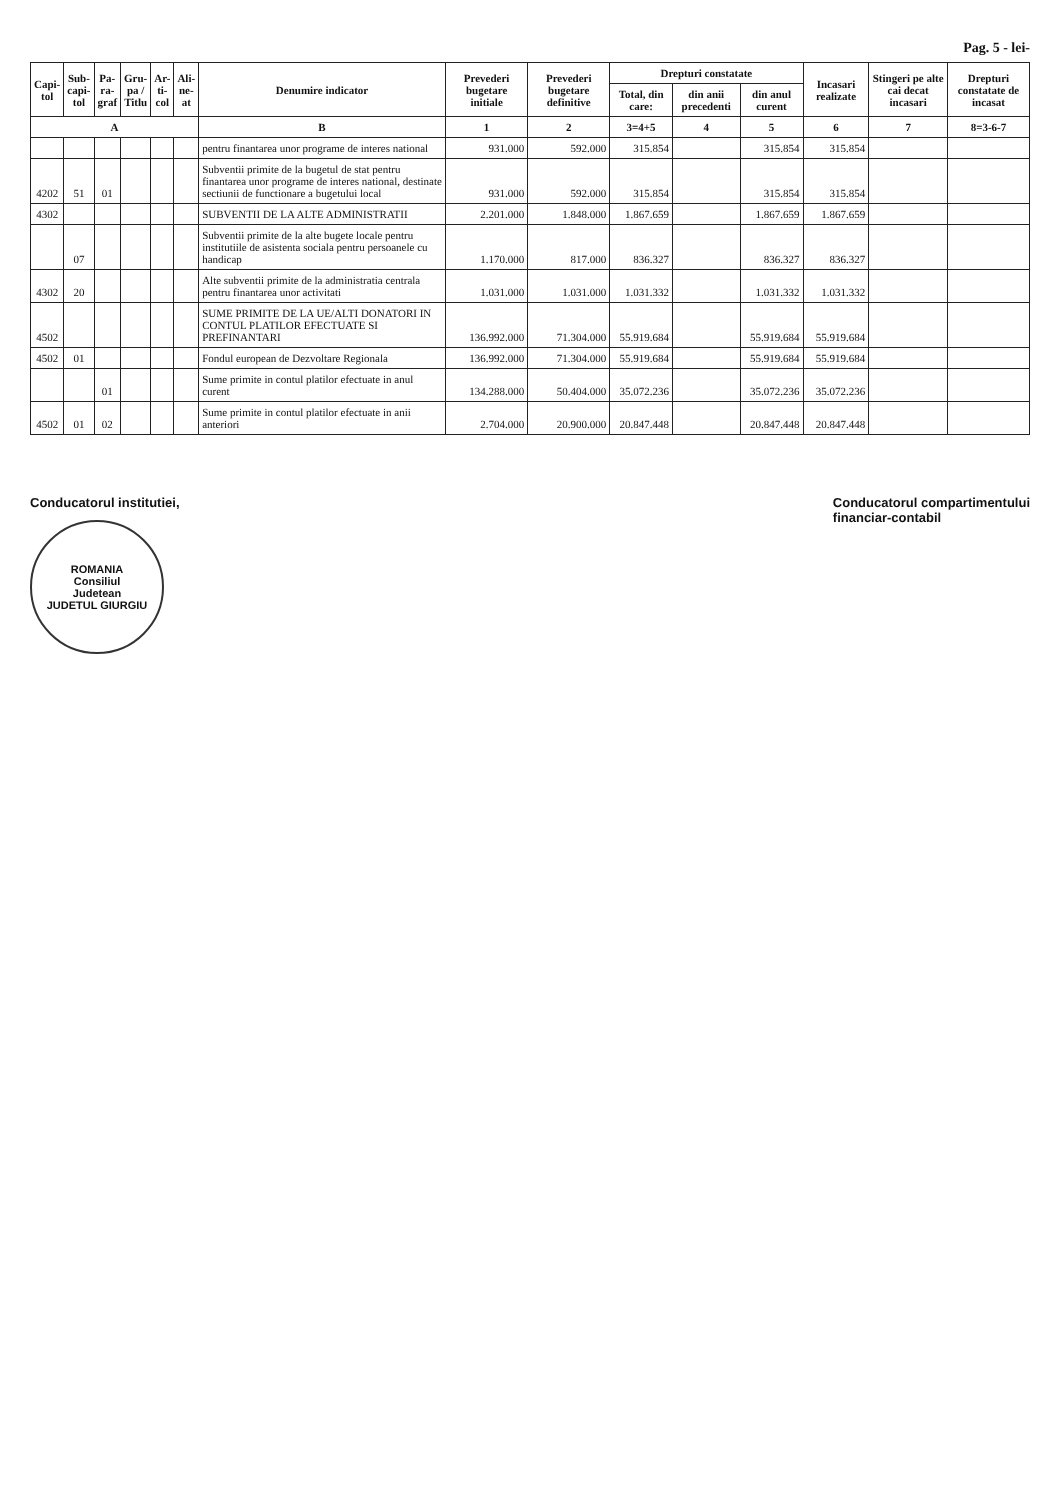Pag. 5 - lei-
| Capi- tol | Sub- capi- tol | Pa- ra- graf | Gru- pa / Titlu | Ar- ti- col | Ali- ne- at | Denumire indicator | Prevederi bugetare initiale | Prevederi bugetare definitive | Drepturi constatate | | | Incasari realizate | Stingeri pe alte cai decat incasari | Drepturi constatate de incasat |
| --- | --- | --- | --- | --- | --- | --- | --- | --- | --- | --- | --- | --- | --- | --- |
| | | | | | | | | | Total, din care: | din anii precedenti | din anul curent | | | |
| A | | | | | | B | 1 | 2 | 3=4+5 | 4 | 5 | 6 | 7 | 8=3-6-7 |
| | | | | | | pentru finantarea unor programe de interes national | 931.000 | 592.000 | 315.854 | | 315.854 | 315.854 | | |
| 4202 | 51 | 01 | | | | Subventii primite de la bugetul de stat pentru finantarea unor programe de interes national, destinate sectiunii de functionare a bugetului local | 931.000 | 592.000 | 315.854 | | 315.854 | 315.854 | | |
| 4302 | | | | | | SUBVENTII DE LA ALTE ADMINISTRATII | 2.201.000 | 1.848.000 | 1.867.659 | | 1.867.659 | 1.867.659 | | |
| | 07 | | | | | Subventii primite de la alte bugete locale pentru institutiile de asistenta sociala pentru persoanele cu handicap | 1.170.000 | 817.000 | 836.327 | | 836.327 | 836.327 | | |
| 4302 | 20 | | | | | Alte subventii primite de la administratia centrala pentru finantarea unor activitati | 1.031.000 | 1.031.000 | 1.031.332 | | 1.031.332 | 1.031.332 | | |
| 4502 | | | | | | SUME PRIMITE DE LA UE/ALTI DONATORI IN CONTUL PLATILOR EFECTUATE SI PREFINANTARI | 136.992.000 | 71.304.000 | 55.919.684 | | 55.919.684 | 55.919.684 | | |
| 4502 | 01 | | | | | Fondul european de Dezvoltare Regionala | 136.992.000 | 71.304.000 | 55.919.684 | | 55.919.684 | 55.919.684 | | |
| | | 01 | | | | Sume primite in contul platilor efectuate in anul curent | 134.288.000 | 50.404.000 | 35.072.236 | | 35.072.236 | 35.072.236 | | |
| 4502 | 01 | 02 | | | | Sume primite in contul platilor efectuate in anii anteriori | 2.704.000 | 20.900.000 | 20.847.448 | | 20.847.448 | 20.847.448 | | |
Conducatorul institutiei,
ROMANIA
Consiliul
Judetean
JUDETUL GIURGIU
Conducatorul compartimentului
financiar-contabil